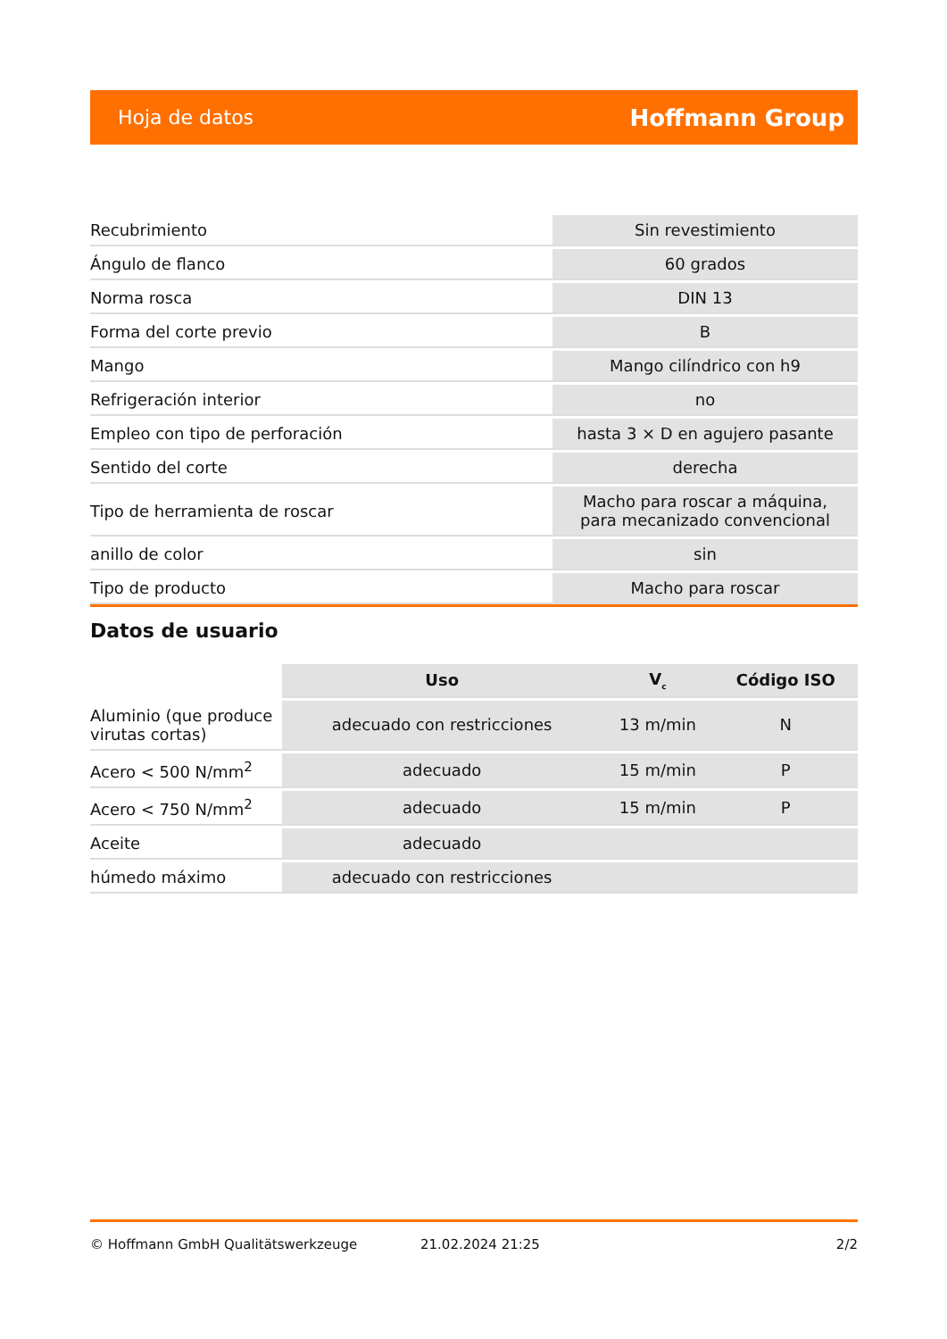Hoja de datos Hoffmann Group
| Recubrimiento | Sin revestimiento |
| Ángulo de flanco | 60 grados |
| Norma rosca | DIN 13 |
| Forma del corte previo | B |
| Mango | Mango cilíndrico con h9 |
| Refrigeración interior | no |
| Empleo con tipo de perforación | hasta 3 × D en agujero pasante |
| Sentido del corte | derecha |
| Tipo de herramienta de roscar | Macho para roscar a máquina, para mecanizado convencional |
| anillo de color | sin |
| Tipo de producto | Macho para roscar |
Datos de usuario
| | Uso | V<sub>c</sub> | Código ISO |
| --- | --- | --- | --- |
| Aluminio (que produce virutas cortas) | adecuado con restricciones | 13 m/min | N |
| Acero < 500 N/mm<sup>2</sup> | adecuado | 15 m/min | P |
| Acero < 750 N/mm<sup>2</sup> | adecuado | 15 m/min | P |
| Aceite | adecuado | | |
| húmedo máximo | adecuado con restricciones | | |
© Hoffmann GmbH Qualitätswerkzeuge 21.02.2024 21:25 2/2